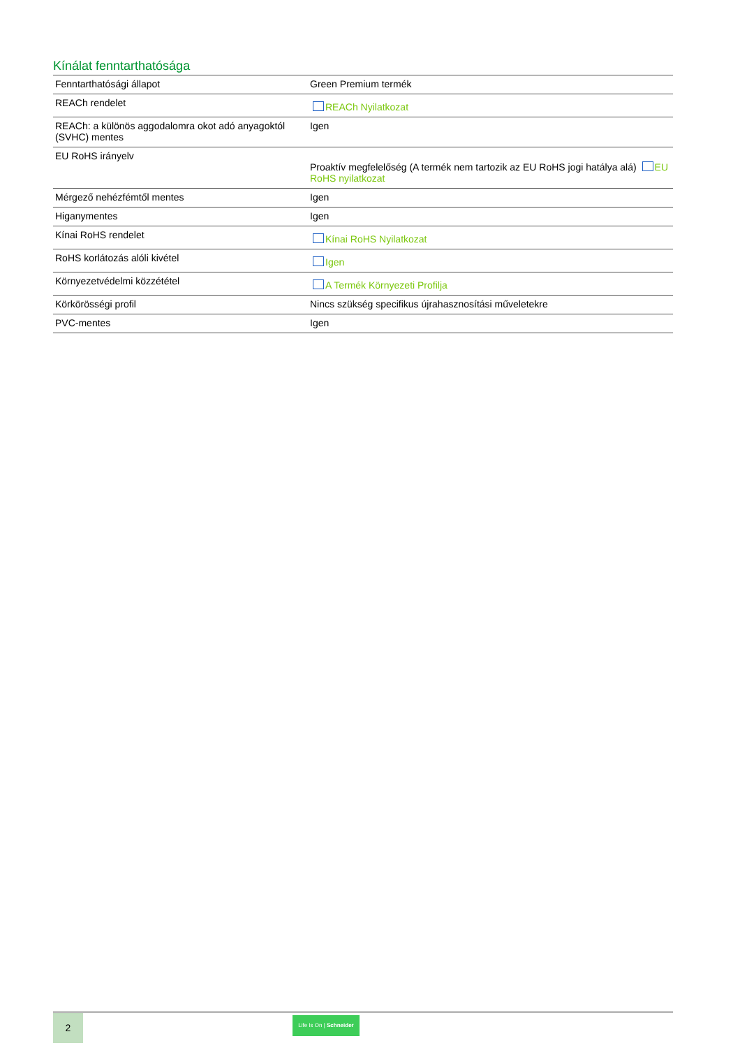Kínálat fenntarthatósága
| Fenntarthatósági állapot | Green Premium termék |
| REACh rendelet | REACh Nyilatkozat |
| REACh: a különös aggodalomra okot adó anyagoktól (SVHC) mentes | Igen |
| EU RoHS irányelv | Proaktív megfelelőség (A termék nem tartozik az EU RoHS jogi hatálya alá) EU RoHS nyilatkozat |
| Mérgező nehézfémtől mentes | Igen |
| Higanymentes | Igen |
| Kínai RoHS rendelet | Kínai RoHS Nyilatkozat |
| RoHS korlátozás alóli kivétel | Igen |
| Környezetvédelmi közzététel | A Termék Környezeti Profilja |
| Körkörösségi profil | Nincs szükség specifikus újrahasznosítási műveletekre |
| PVC-mentes | Igen |
2
Life Is On | Schneider